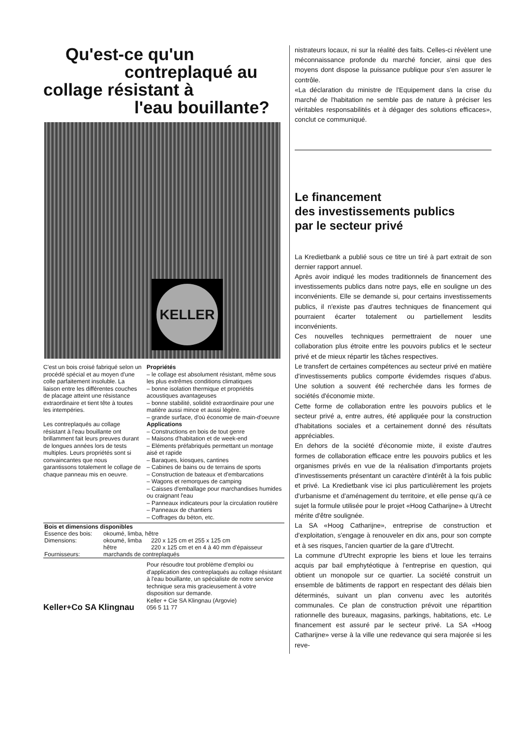Qu'est-ce qu'un
contreplaqué au
collage résistant à
l'eau bouillante?
KELLER
C'est un bois croisé fabriqué selon un procédé spécial et au moyen d'une colle parfaitement insoluble. La liaison entre les différentes couches de placage atteint une résistance extraordinaire et tient tête à toutes les intempéries.
Les contreplaqués au collage résistant à l'eau bouillante ont brillamment fait leurs preuves durant de longues années lors de tests multiples. Leurs propriétés sont si convaincantes que nous garantissons totalement le collage de chaque panneau mis en oeuvre.
Propriétés
– le collage est absolument résistant, même sous les plus extrêmes conditions climatiques
– bonne isolation thermique et propriétés acoustiques avantageuses
– bonne stabilité, solidité extraordinaire pour une matière aussi mince et aussi légère.
– grande surface, d'où économie de main-d'oeuvre
Applications
– Constructions en bois de tout genre
– Maisons d'habitation et de week-end
– Eléments préfabriqués permettant un montage aisé et rapide
– Baraques, kiosques, cantines
– Cabines de bains ou de terrains de sports
– Construction de bateaux et d'embarcations
– Wagons et remorques de camping
– Caisses d'emballage pour marchandises humides ou craignant l'eau
– Panneaux indicateurs pour la circulation routière
– Panneaux de chantiers
– Coffrages du béton, etc.
| Bois et dimensions disponibles | | |
| --- | --- | --- |
| Essence des bois: | okoumé, limba, hêtre | |
| Dimensions: | okoumé, limba | 220 x 125 cm et 255 x 125 cm |
| | hêtre | 220 x 125 cm et en 4 à 40 mm d'épaisseur |
| Fournisseurs: | marchands de contreplaqués | |
Keller+Co SA Klingnau
Pour résoudre tout problème d'emploi ou d'application des contreplaqués au collage résistant à l'eau bouillante, un spécialiste de notre service technique sera mis gracieusement à votre disposition sur demande.
Keller + Cie SA Klingnau (Argovie)
056 5 11 77
nistrateurs locaux, ni sur la réalité des faits. Celles-ci révèlent une méconnaissance profonde du marché foncier, ainsi que des moyens dont dispose la puissance publique pour s'en assurer le contrôle.
«La déclaration du ministre de l'Equipement dans la crise du marché de l'habitation ne semble pas de nature à préciser les véritables responsabilités et à dégager des solutions efficaces», conclut ce communiqué.
Le financement
des investissements publics
par le secteur privé
La Kredietbank a publié sous ce titre un tiré à part extrait de son dernier rapport annuel.
Après avoir indiqué les modes traditionnels de financement des investissements publics dans notre pays, elle en souligne un des inconvénients. Elle se demande si, pour certains investissements publics, il n'existe pas d'autres techniques de financement qui pourraient écarter totalement ou partiellement lesdits inconvénients.
Ces nouvelles techniques permettraient de nouer une collaboration plus étroite entre les pouvoirs publics et le secteur privé et de mieux répartir les tâches respectives.
Le transfert de certaines compétences au secteur privé en matière d'investissements publics comporte évidemdes risques d'abus. Une solution a souvent été recherchée dans les formes de sociétés d'économie mixte.
Cette forme de collaboration entre les pouvoirs publics et le secteur privé a, entre autres, été appliquée pour la construction d'habitations sociales et a certainement donné des résultats appréciables.
En dehors de la société d'économie mixte, il existe d'autres formes de collaboration efficace entre les pouvoirs publics et les organismes privés en vue de la réalisation d'importants projets d'investissements présentant un caractère d'intérêt à la fois public et privé. La Kredietbank vise ici plus particulièrement les projets d'urbanisme et d'aménagement du territoire, et elle pense qu'à ce sujet la formule utilisée pour le projet «Hoog Catharijne» à Utrecht mérite d'être soulignée.
La SA «Hoog Catharijne», entreprise de construction et d'exploitation, s'engage à renouveler en dix ans, pour son compte et à ses risques, l'ancien quartier de la gare d'Utrecht.
La commune d'Utrecht exproprie les biens et loue les terrains acquis par bail emphytéotique à l'entreprise en question, qui obtient un monopole sur ce quartier. La société construit un ensemble de bâtiments de rapport en respectant des délais bien déterminés, suivant un plan convenu avec les autorités communales. Ce plan de construction prévoit une répartition rationnelle des bureaux, magasins, parkings, habitations, etc. Le financement est assuré par le secteur privé. La SA «Hoog Catharijne» verse à la ville une redevance qui sera majorée si les reve-